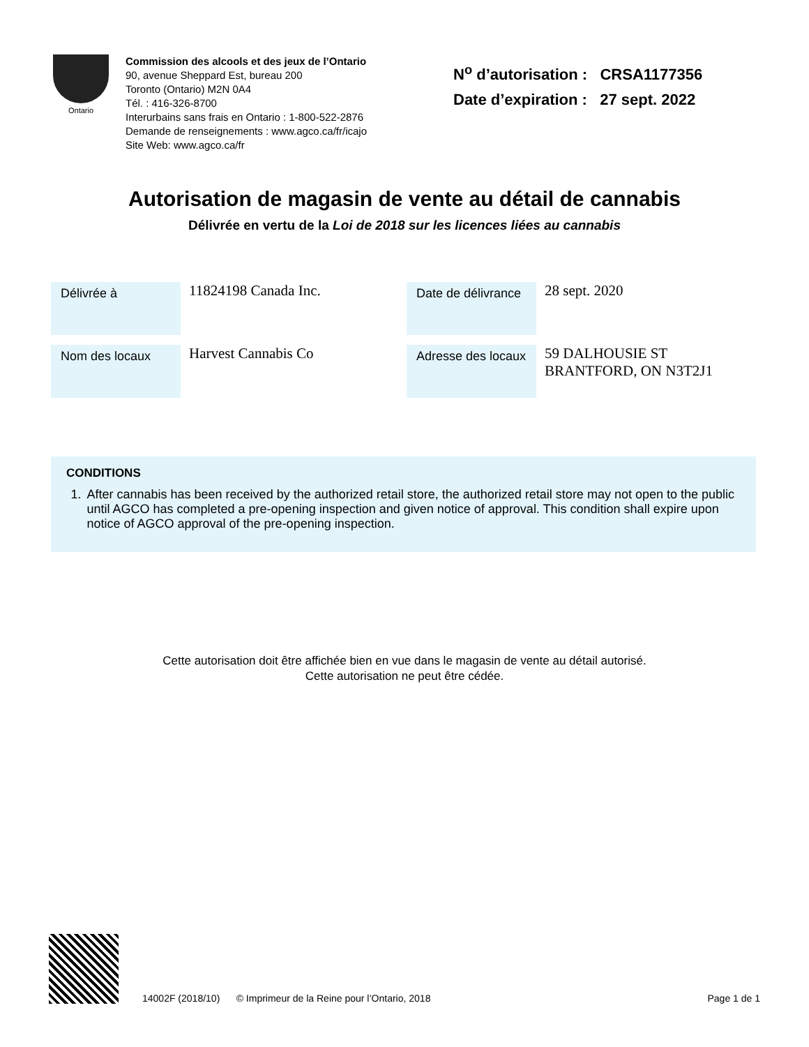Ontario
Commission des alcools et des jeux de l’Ontario
90, avenue Sheppard Est, bureau 200
Toronto (Ontario) M2N 0A4
Tél. : 416-326-8700
Interurbains sans frais en Ontario : 1-800-522-2876
Demande de renseignements : www.agco.ca/fr/icajo
Site Web: www.agco.ca/fr
N<sup>o</sup> d’autorisation : CRSA1177356
Date d’expiration : 27 sept. 2022
Autorisation de magasin de vente au détail de cannabis
Délivrée en vertu de la Loi de 2018 sur les licences liées au cannabis
| Délivrée à | 11824198 Canada Inc. | Date de délivrance | 28 sept. 2020 |
| Nom des locaux | Harvest Cannabis Co | Adresse des locaux | 59 DALHOUSIE ST BRANTFORD, ON N3T2J1 |
CONDITIONS
1. After cannabis has been received by the authorized retail store, the authorized retail store may not open to the public until AGCO has completed a pre-opening inspection and given notice of approval. This condition shall expire upon notice of AGCO approval of the pre-opening inspection.
Cette autorisation doit être affichée bien en vue dans le magasin de vente au détail autorisé.
Cette autorisation ne peut être cédée.
14002F (2018/10) © Imprimeur de la Reine pour l’Ontario, 2018 Page 1 de 1